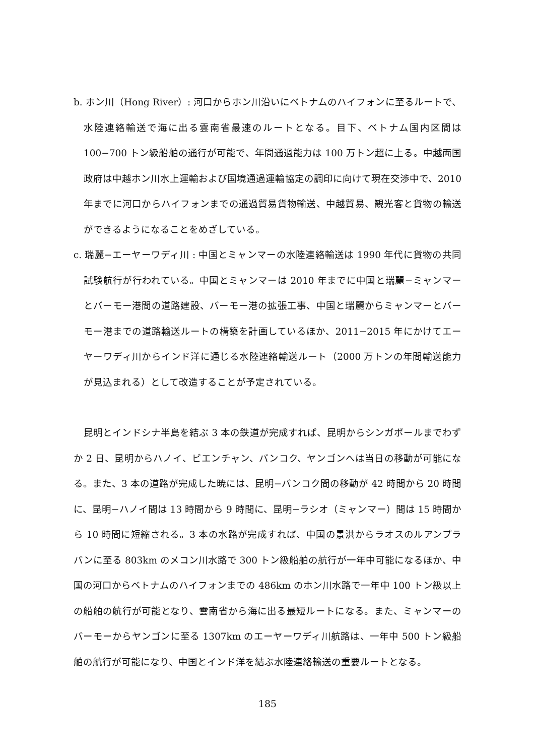b. ホン川（Hong River）: 河口からホン川沿いにベトナムのハイフォンに至るルートで、水陸連絡輸送で海に出る雲南省最速のルートとなる。目下、ベトナム国内区間は 100−700 トン級船舶の通行が可能で、年間通過能力は 100 万トン超に上る。中越両国政府は中越ホン川水上運輸および国境通過運輸協定の調印に向けて現在交渉中で、2010 年までに河口からハイフォンまでの通過貿易貨物輸送、中越貿易、観光客と貨物の輸送ができるようになることをめざしている。
c. 瑞麗−エーヤーワディ川 : 中国とミャンマーの水陸連絡輸送は 1990 年代に貨物の共同試験航行が行われている。中国とミャンマーは 2010 年までに中国と瑞麗−ミャンマーとバーモー港間の道路建設、バーモー港の拡張工事、中国と瑞麗からミャンマーとバーモー港までの道路輸送ルートの構築を計画しているほか、2011−2015 年にかけてエーヤーワディ川からインド洋に通じる水陸連絡輸送ルート（2000 万トンの年間輸送能力が見込まれる）として改造することが予定されている。
昆明とインドシナ半島を結ぶ 3 本の鉄道が完成すれば、昆明からシンガポールまでわずか 2 日、昆明からハノイ、ビエンチャン、バンコク、ヤンゴンへは当日の移動が可能になる。また、3 本の道路が完成した暁には、昆明−バンコク間の移動が 42 時間から 20 時間に、昆明−ハノイ間は 13 時間から 9 時間に、昆明−ラシオ（ミャンマー）間は 15 時間から 10 時間に短縮される。3 本の水路が完成すれば、中国の景洪からラオスのルアンプラバンに至る 803km のメコン川水路で 300 トン級船舶の航行が一年中可能になるほか、中国の河口からベトナムのハイフォンまでの 486km のホン川水路で一年中 100 トン級以上の船舶の航行が可能となり、雲南省から海に出る最短ルートになる。また、ミャンマーのバーモーからヤンゴンに至る 1307km のエーヤーワディ川航路は、一年中 500 トン級船舶の航行が可能になり、中国とインド洋を結ぶ水陸連絡輸送の重要ルートとなる。
185